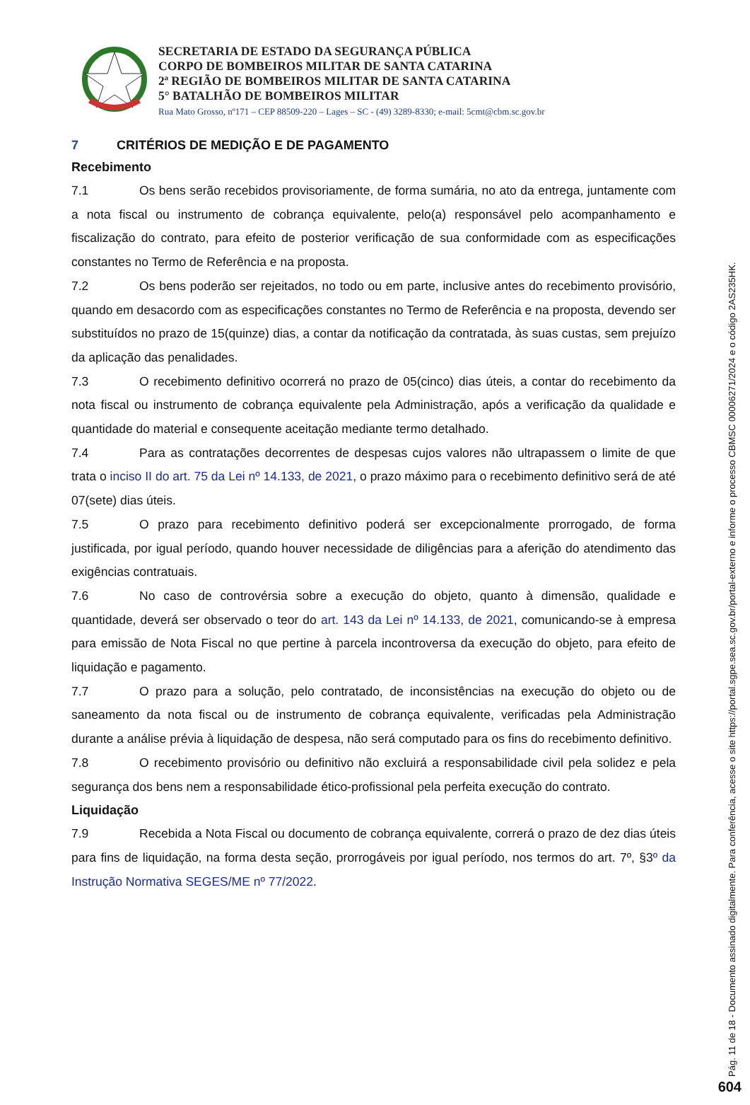SECRETARIA DE ESTADO DA SEGURANÇA PÚBLICA
CORPO DE BOMBEIROS MILITAR DE SANTA CATARINA
2ª REGIÃO DE BOMBEIROS MILITAR DE SANTA CATARINA
5° BATALHÃO DE BOMBEIROS MILITAR
Rua Mato Grosso, nº171 – CEP 88509-220 – Lages – SC - (49) 3289-8330; e-mail: 5cmt@cbm.sc.gov.br
7 CRITÉRIOS DE MEDIÇÃO E DE PAGAMENTO
Recebimento
7.1 Os bens serão recebidos provisoriamente, de forma sumária, no ato da entrega, juntamente com a nota fiscal ou instrumento de cobrança equivalente, pelo(a) responsável pelo acompanhamento e fiscalização do contrato, para efeito de posterior verificação de sua conformidade com as especificações constantes no Termo de Referência e na proposta.
7.2 Os bens poderão ser rejeitados, no todo ou em parte, inclusive antes do recebimento provisório, quando em desacordo com as especificações constantes no Termo de Referência e na proposta, devendo ser substituídos no prazo de 15(quinze) dias, a contar da notificação da contratada, às suas custas, sem prejuízo da aplicação das penalidades.
7.3 O recebimento definitivo ocorrerá no prazo de 05(cinco) dias úteis, a contar do recebimento da nota fiscal ou instrumento de cobrança equivalente pela Administração, após a verificação da qualidade e quantidade do material e consequente aceitação mediante termo detalhado.
7.4 Para as contratações decorrentes de despesas cujos valores não ultrapassem o limite de que trata o inciso II do art. 75 da Lei nº 14.133, de 2021, o prazo máximo para o recebimento definitivo será de até 07(sete) dias úteis.
7.5 O prazo para recebimento definitivo poderá ser excepcionalmente prorrogado, de forma justificada, por igual período, quando houver necessidade de diligências para a aferição do atendimento das exigências contratuais.
7.6 No caso de controvérsia sobre a execução do objeto, quanto à dimensão, qualidade e quantidade, deverá ser observado o teor do art. 143 da Lei nº 14.133, de 2021, comunicando-se à empresa para emissão de Nota Fiscal no que pertine à parcela incontroversa da execução do objeto, para efeito de liquidação e pagamento.
7.7 O prazo para a solução, pelo contratado, de inconsistências na execução do objeto ou de saneamento da nota fiscal ou de instrumento de cobrança equivalente, verificadas pela Administração durante a análise prévia à liquidação de despesa, não será computado para os fins do recebimento definitivo.
7.8 O recebimento provisório ou definitivo não excluirá a responsabilidade civil pela solidez e pela segurança dos bens nem a responsabilidade ético-profissional pela perfeita execução do contrato.
Liquidação
7.9 Recebida a Nota Fiscal ou documento de cobrança equivalente, correrá o prazo de dez dias úteis para fins de liquidação, na forma desta seção, prorrogáveis por igual período, nos termos do art. 7º, §3º da Instrução Normativa SEGES/ME nº 77/2022.
Pág. 11 de 18 - Documento assinado digitalmente. Para conferência, acesse o site https://portal.sgpe.sea.sc.gov.br/portal-externo e informe o processo CBMSC 00006271/2024 e o código 2AS235HK.
604